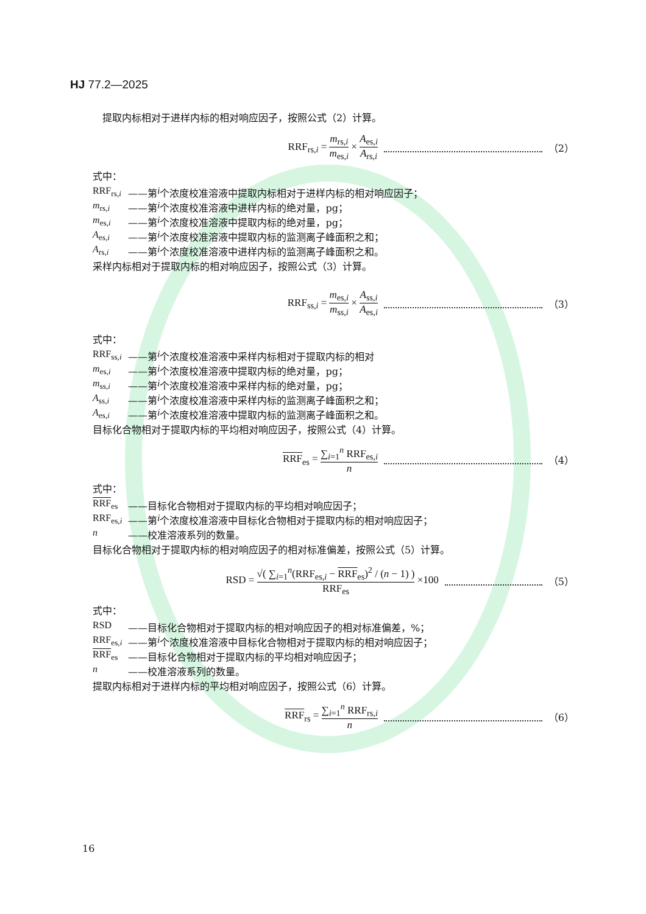HJ 77.2—2025
　提取内标相对于进样内标的相对响应因子，按照公式（2）计算。
RRF<sub>rs,i</sub> = m<sub>rs,i</sub> m<sub>es,i</sub> × A<sub>es,i</sub> A<sub>rs,i</sub> （2）
式中：
RRF<sub>rs,i</sub> ——第 i 个浓度校准溶液中提取内标相对于进样内标的相对响应因子；
m<sub>rs,i</sub> ——第 i 个浓度校准溶液中进样内标的绝对量，pg；
m<sub>es,i</sub> ——第 i 个浓度校准溶液中提取内标的绝对量，pg；
A<sub>es,i</sub> ——第 i 个浓度校准溶液中提取内标的监测离子峰面积之和；
A<sub>rs,i</sub> ——第 i 个浓度校准溶液中进样内标的监测离子峰面积之和。
采样内标相对于提取内标的相对响应因子，按照公式（3）计算。
RRF<sub>ss,i</sub> = m<sub>es,i</sub> m<sub>ss,i</sub> × A<sub>ss,i</sub> A<sub>es,i</sub> （3）
式中：
RRF<sub>ss,i</sub> ——第 i 个浓度校准溶液中采样内标相对于提取内标的相对
m<sub>es,i</sub> ——第 i 个浓度校准溶液中提取内标的绝对量，pg；
m<sub>ss,i</sub> ——第 i 个浓度校准溶液中采样内标的绝对量，pg；
A<sub>ss,i</sub> ——第 i 个浓度校准溶液中采样内标的监测离子峰面积之和；
A<sub>es,i</sub> ——第 i 个浓度校准溶液中提取内标的监测离子峰面积之和。
目标化合物相对于提取内标的平均相对响应因子，按照公式（4）计算。
RRF<sub>es</sub> = ∑<sub>i=1</sub><sup>n</sup> RRF<sub>es,i</sub> n （4）
式中：
RRF<sub>es</sub> ——目标化合物相对于提取内标的平均相对响应因子；
RRF<sub>es,i</sub> ——第 i 个浓度校准溶液中目标化合物相对于提取内标的相对响应因子；
n ——校准溶液系列的数量。
目标化合物相对于提取内标的相对响应因子的相对标准偏差，按照公式（5）计算。
RSD = √( ∑<sub>i=1</sub><sup>n</sup>(RRF<sub>es,i</sub> − RRF<sub>es</sub>)<sup>2</sup> / (n − 1) ) RRF<sub>es</sub> ×100 （5）
式中：
RSD ——目标化合物相对于提取内标的相对响应因子的相对标准偏差，%；
RRF<sub>es,i</sub> ——第 i 个浓度校准溶液中目标化合物相对于提取内标的相对响应因子；
RRF<sub>es</sub> ——目标化合物相对于提取内标的平均相对响应因子；
n ——校准溶液系列的数量。
提取内标相对于进样内标的平均相对响应因子，按照公式（6）计算。
RRF<sub>rs</sub> = ∑<sub>i=1</sub><sup>n</sup> RRF<sub>rs,i</sub> n （6）
16